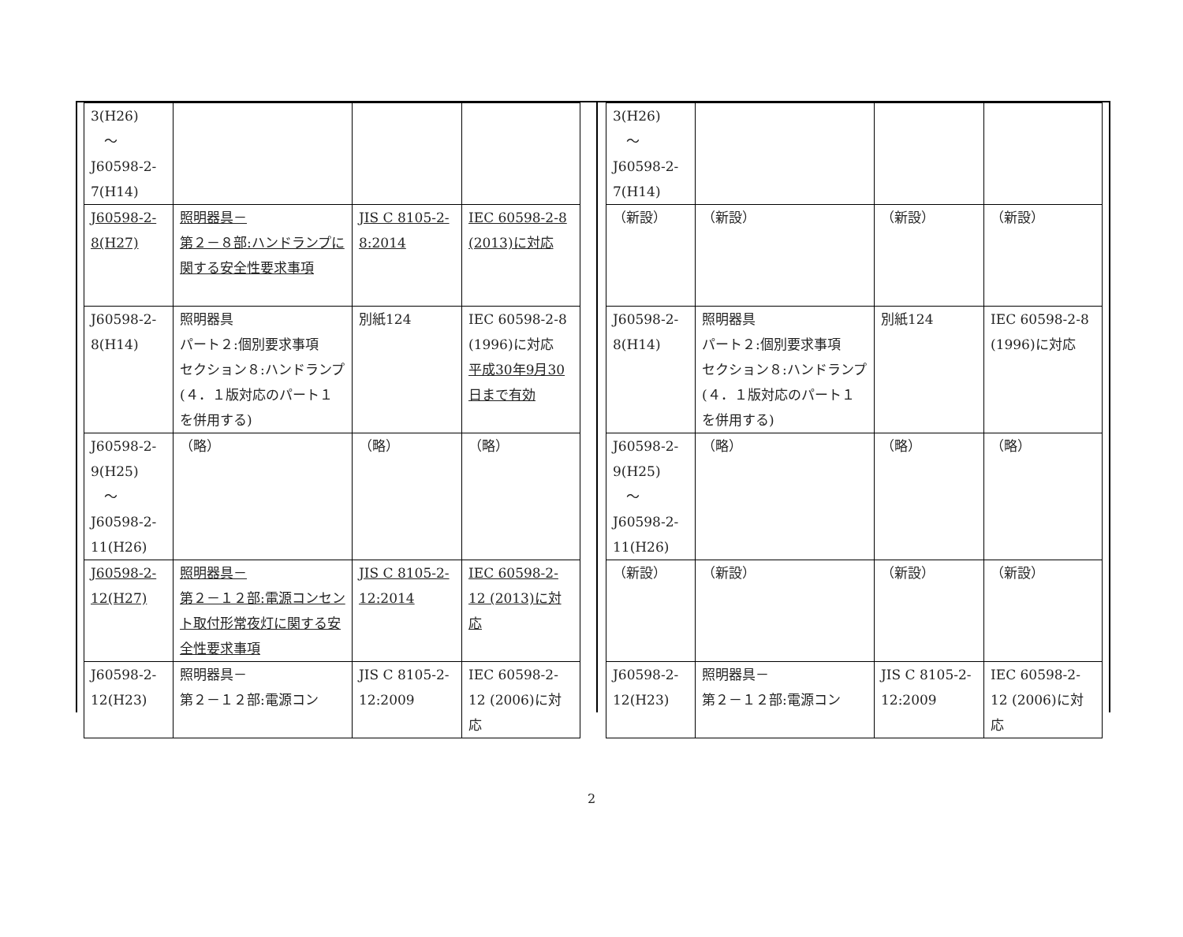| 3(H26) ～ J60598-2- 7(H14) | | | |
| J60598-2- 8(H27) | 照明器具－ 第２－８部:ハンドランプに関する安全性要求事項 | JIS C 8105-2-8:2014 | IEC 60598-2-8 (2013)に対応 |
| J60598-2- 8(H14) | 照明器具 パート２:個別要求事項 セクション８:ハンドランプ(４．１版対応のパート１を併用する) | 別紙124 | IEC 60598-2-8 (1996)に対応 平成30年9月30日まで有効 |
| J60598-2- 9(H25) ～ J60598-2- 11(H26) | （略） | （略） | （略） |
| J60598-2- 12(H27) | 照明器具－ 第２－１２部:電源コンセント取付形常夜灯に関する安全性要求事項 | JIS C 8105-2-12:2014 | IEC 60598-2-12 (2013)に対応 |
| J60598-2- 12(H23) | 照明器具－ 第２－１２部:電源コン | JIS C 8105-2-12:2009 | IEC 60598-2-12 (2006)に対応 |
| 3(H26) ～ J60598-2- 7(H14) | | | |
| （新設） | （新設） | （新設） | （新設） |
| J60598-2- 8(H14) | 照明器具 パート２:個別要求事項 セクション８:ハンドランプ(４．１版対応のパート１を併用する) | 別紙124 | IEC 60598-2-8 (1996)に対応 |
| J60598-2- 9(H25) ～ J60598-2- 11(H26) | （略） | （略） | （略） |
| （新設） | （新設） | （新設） | （新設） |
| J60598-2- 12(H23) | 照明器具－ 第２－１２部:電源コン | JIS C 8105-2-12:2009 | IEC 60598-2-12 (2006)に対応 |
2